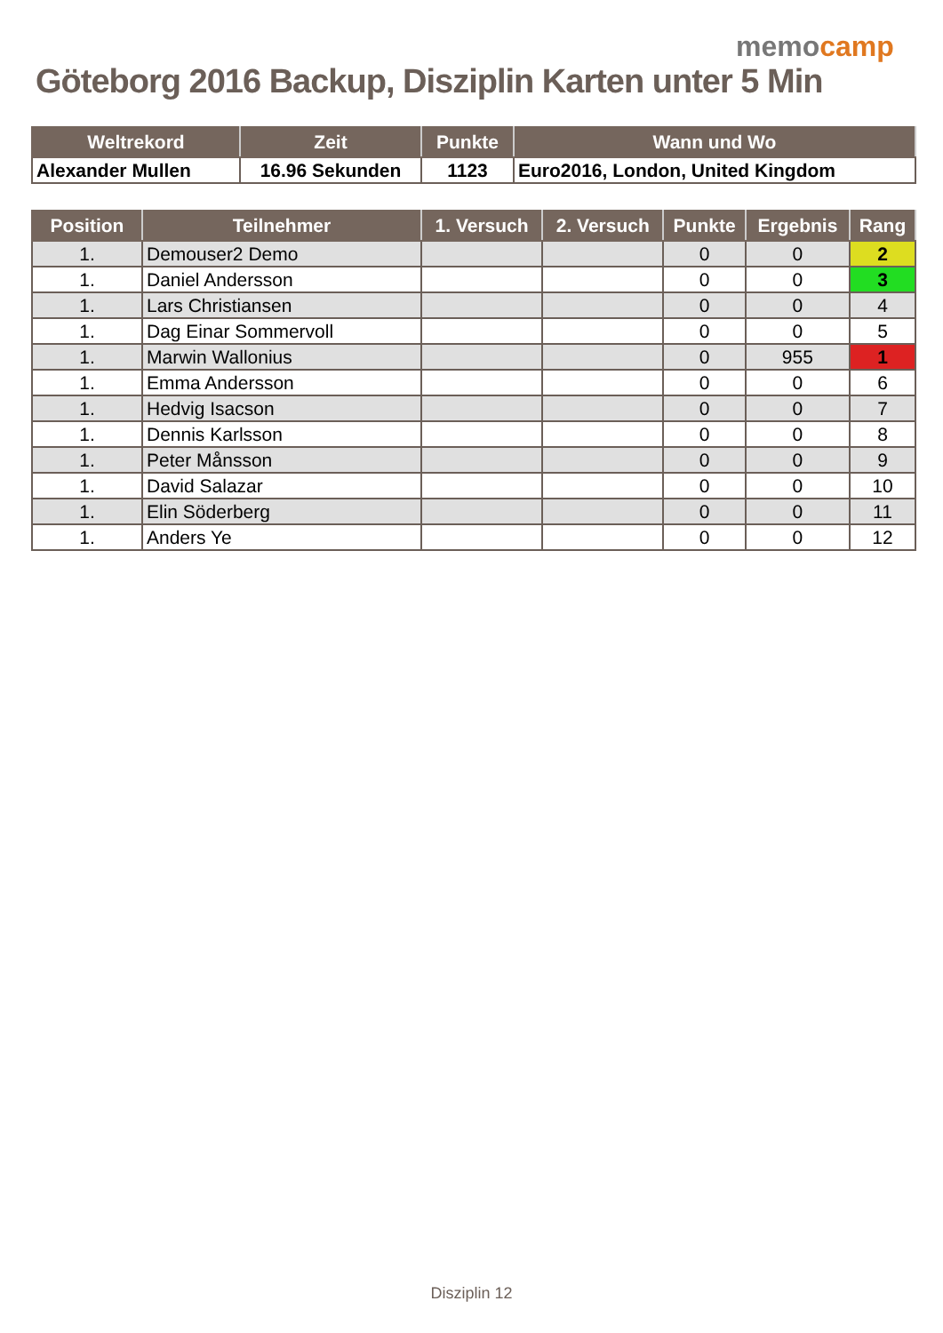memocamp
Göteborg 2016 Backup, Disziplin Karten unter 5 Min
| Weltrekord | Zeit | Punkte | Wann und Wo |
| --- | --- | --- | --- |
| Alexander Mullen | 16.96 Sekunden | 1123 | Euro2016, London, United Kingdom |
| Position | Teilnehmer | 1. Versuch | 2. Versuch | Punkte | Ergebnis | Rang |
| --- | --- | --- | --- | --- | --- | --- |
| 1. | Demouser2 Demo | | | 0 | 0 | 2 |
| 1. | Daniel Andersson | | | 0 | 0 | 3 |
| 1. | Lars Christiansen | | | 0 | 0 | 4 |
| 1. | Dag Einar Sommervoll | | | 0 | 0 | 5 |
| 1. | Marwin Wallonius | | | 0 | 955 | 1 |
| 1. | Emma Andersson | | | 0 | 0 | 6 |
| 1. | Hedvig Isacson | | | 0 | 0 | 7 |
| 1. | Dennis Karlsson | | | 0 | 0 | 8 |
| 1. | Peter Månsson | | | 0 | 0 | 9 |
| 1. | David Salazar | | | 0 | 0 | 10 |
| 1. | Elin Söderberg | | | 0 | 0 | 11 |
| 1. | Anders Ye | | | 0 | 0 | 12 |
Disziplin 12